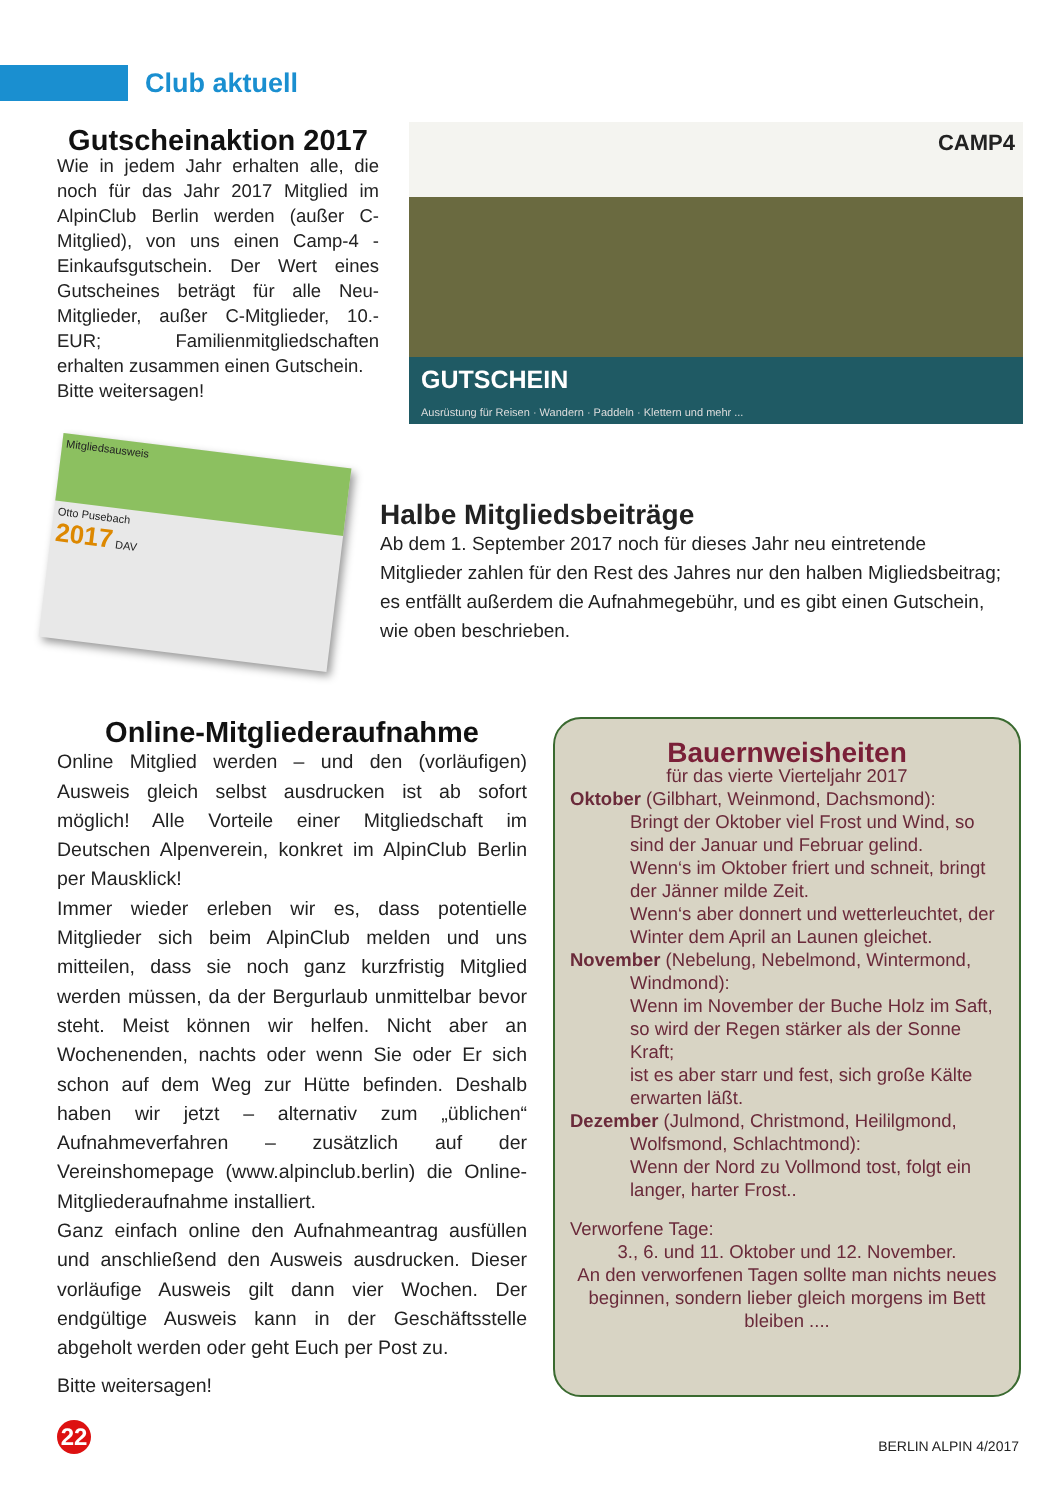Club aktuell
Gutscheinaktion 2017
Wie in jedem Jahr erhalten alle, die noch für das Jahr 2017 Mitglied im AlpinClub Berlin werden (außer C-Mitglied), von uns einen Camp-4 -Einkaufsgutschein. Der Wert eines Gutscheines beträgt für alle Neu-Mitglieder, außer C-Mitglieder, 10.- EUR; Familienmitgliedschaften erhalten zusammen einen Gutschein.
Bitte weitersagen!
CAMP4
GUTSCHEIN
Ausrüstung für Reisen · Wandern · Paddeln · Klettern und mehr ...
Mitgliedsausweis
Otto Pusebach
2017 DAV
Halbe Mitgliedsbeiträge
Ab dem 1. September 2017 noch für dieses Jahr neu eintretende Mitglieder zahlen für den Rest des Jahres nur den halben Miglieds­beitrag; es entfällt außerdem die Aufnahmegebühr, und es gibt einen Gutschein, wie oben beschrieben.
Online-Mitgliederaufnahme
Online Mitglied werden – und den (vorläufigen) Ausweis gleich selbst ausdrucken ist ab sofort möglich! Alle Vorteile einer Mitgliedschaft im Deutschen Alpenverein, konkret im AlpinClub Berlin per Mausklick!
Immer wieder erleben wir es, dass potentielle Mitglieder sich beim AlpinClub melden und uns mitteilen, dass sie noch ganz kurzfristig Mitglied werden müssen, da der Bergurlaub unmittelbar bevor steht. Meist können wir helfen. Nicht aber an Wochenenden, nachts oder wenn Sie oder Er sich schon auf dem Weg zur Hütte befinden. Deshalb haben wir jetzt – alternativ zum „üblichen“ Aufnahmeverfahren – zusätzlich auf der Vereinshomepage (www.alpinclub.berlin) die Online-Mitgliederaufnahme installiert.
Ganz einfach online den Aufnahmeantrag ausfüllen und anschließend den Ausweis ausdrucken. Dieser vorläufige Ausweis gilt dann vier Wochen. Der endgültige Ausweis kann in der Geschäftsstelle abgeholt werden oder geht Euch per Post zu.
Bitte weitersagen!
Bauernweisheiten
für das vierte Vierteljahr 2017
Oktober (Gilbhart, Weinmond, Dachsmond):
Bringt der Oktober viel Frost und Wind, so sind der Januar und Februar gelind.
Wenn‘s im Oktober friert und schneit, bringt der Jänner milde Zeit.
Wenn‘s aber donnert und wetterleuchtet, der Winter dem April an Launen gleichet.
November (Nebelung, Nebelmond, Wintermond,
Windmond):
Wenn im November der Buche Holz im Saft, so wird der Regen stärker als der Sonne Kraft;
ist es aber starr und fest, sich große Kälte erwarten läßt.
Dezember (Julmond, Christmond, Heililgmond,
Wolfsmond, Schlachtmond):
Wenn der Nord zu Vollmond tost, folgt ein langer, harter Frost..
Verworfene Tage:
3., 6. und 11. Oktober und 12. November.
An den verworfenen Tagen sollte man nichts neues beginnen, sondern lieber gleich morgens im Bett bleiben ....
22 BERLIN ALPIN 4/2017